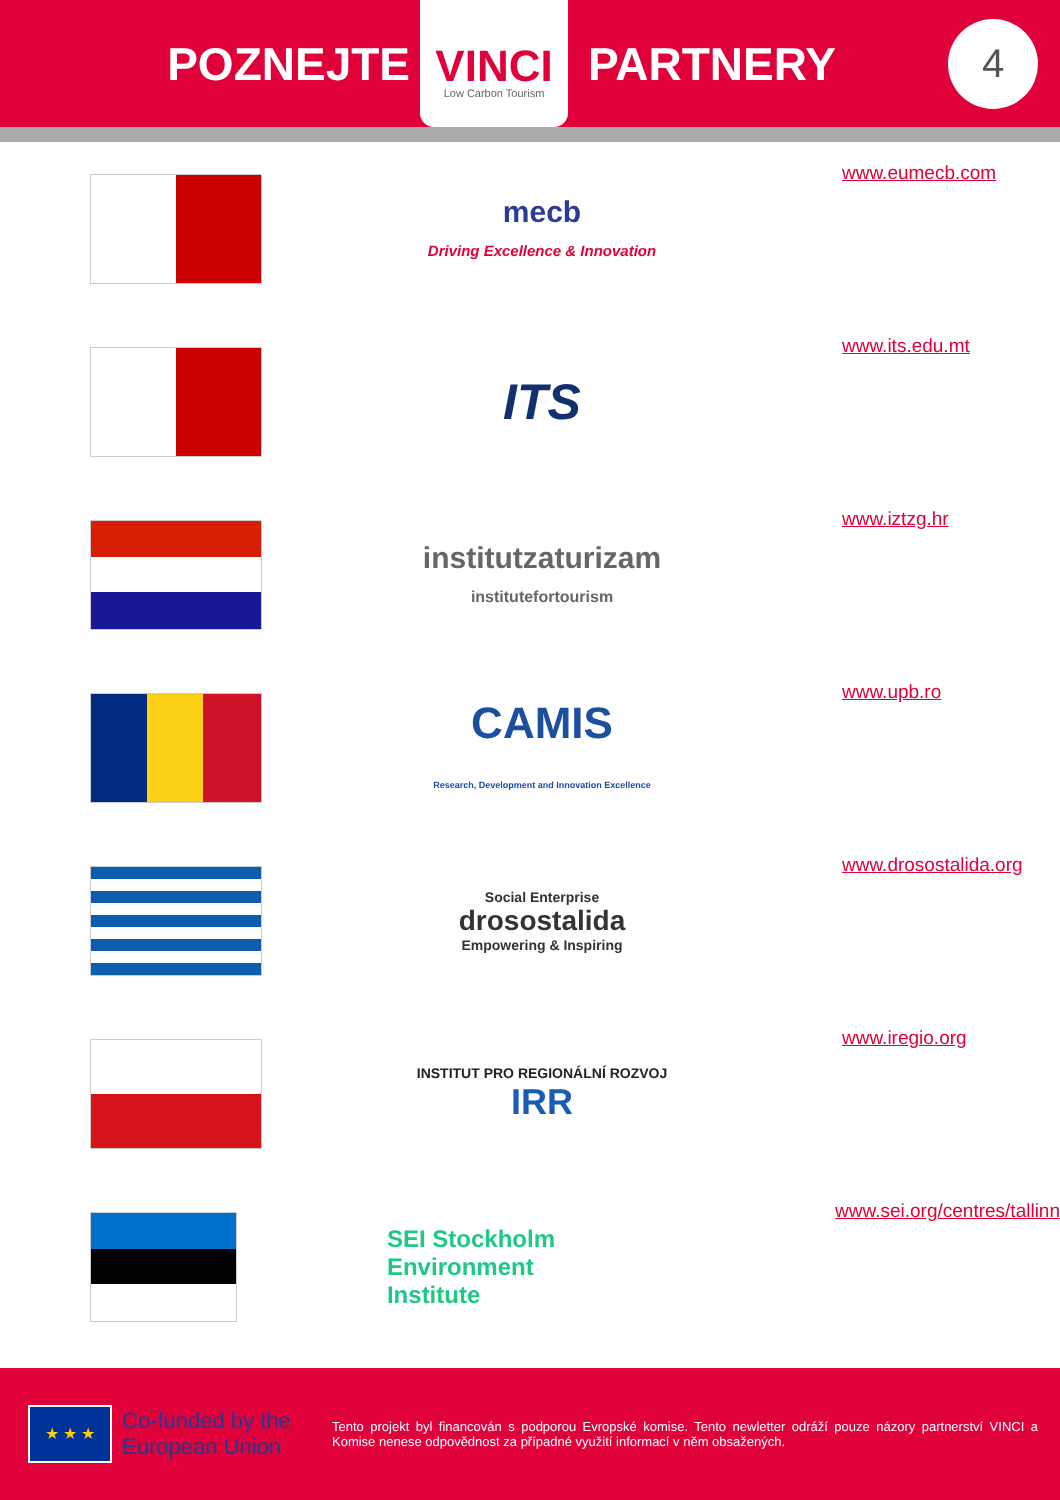POZNEJTE
VINCI
Low Carbon Tourism
PARTNERY
4
mecb
Driving Excellence & Innovation
www.eumecb.com
ITS
www.its.edu.mt
institutzaturizam
institutefortourism
www.iztzg.hr
CAMIS
Research, Development and Innovation Excellence
www.upb.ro
Social Enterprise
drosostalida
Empowering & Inspiring
www.drosostalida.org
INSTITUT PRO REGIONÁLNÍ ROZVOJ
IRR
www.iregio.org
SEI Stockholm
Environment
Institute
www.sei.org/centres/tallinn
★ ★ ★
Co-funded by the European Union
Tento projekt byl financován s podporou Evropské komise. Tento newletter odráží pouze názory partnerství VINCI a Komise nenese odpovědnost za případné využití informací v něm obsažených.